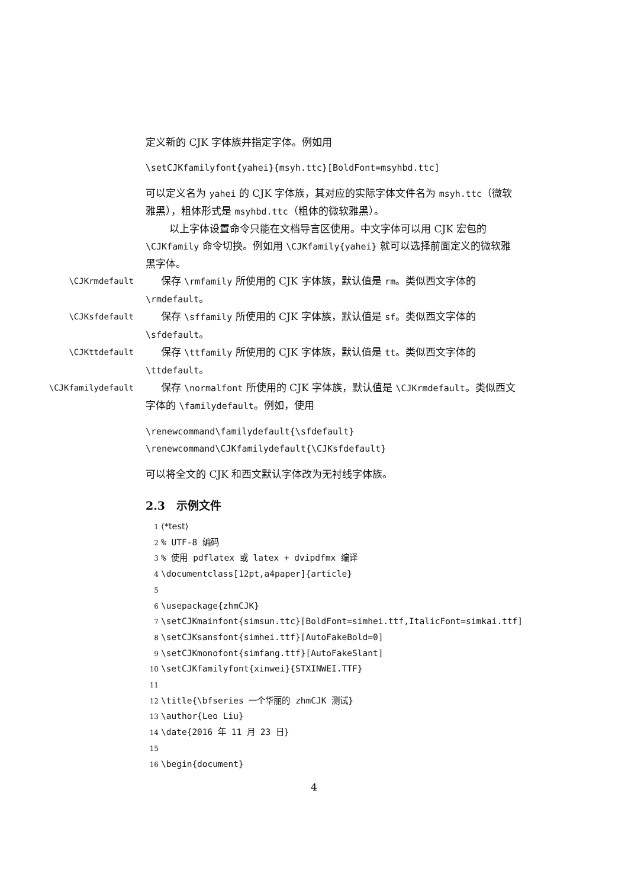定义新的 CJK 字体族并指定字体。例如用
\setCJKfamilyfont{yahei}{msyh.ttc}[BoldFont=msyhbd.ttc]
可以定义名为 yahei 的 CJK 字体族，其对应的实际字体文件名为 msyh.ttc（微软雅黑），粗体形式是 msyhbd.ttc（粗体的微软雅黑）。
以上字体设置命令只能在文档导言区使用。中文字体可以用 CJK 宏包的 \CJKfamily 命令切换。例如用 \CJKfamily{yahei} 就可以选择前面定义的微软雅黑字体。
\CJKrmdefault  保存 \rmfamily 所使用的 CJK 字体族，默认值是 rm。类似西文字体的 \rmdefault。
\CJKsfdefault  保存 \sffamily 所使用的 CJK 字体族，默认值是 sf。类似西文字体的 \sfdefault。
\CJKttdefault  保存 \ttfamily 所使用的 CJK 字体族，默认值是 tt。类似西文字体的 \ttdefault。
\CJKfamilydefault  保存 \normalfont 所使用的 CJK 字体族，默认值是 \CJKrmdefault。类似西文字体的 \familydefault。例如，使用
\renewcommand\familydefault{\sfdefault}
\renewcommand\CJKfamilydefault{\CJKsfdefault}
可以将全文的 CJK 和西文默认字体改为无衬线字体族。
2.3 示例文件
1 ⟨*test⟩ 2% UTF-8 编码 3% 使用 pdflatex 或 latex + dvipdfmx 编译 4 \documentclass[12pt,a4paper]{article} 5 6 \usepackage{zhmCJK} 7 \setCJKmainfont{simsun.ttc}[BoldFont=simhei.ttf,ItalicFont=simkai.ttf] 8 \setCJKsansfont{simhei.ttf}[AutoFakeBold=0] 9 \setCJKmonofont{simfang.ttf}[AutoFakeSlant] 10 \setCJKfamilyfont{xinwei}{STXINWEI.TTF} 11 12 \title{\bfseries 一个华丽的 zhmCJK 测试} 13 \author{Leo Liu} 14 \date{2016 年 11 月 23 日} 15 16 \begin{document}
4